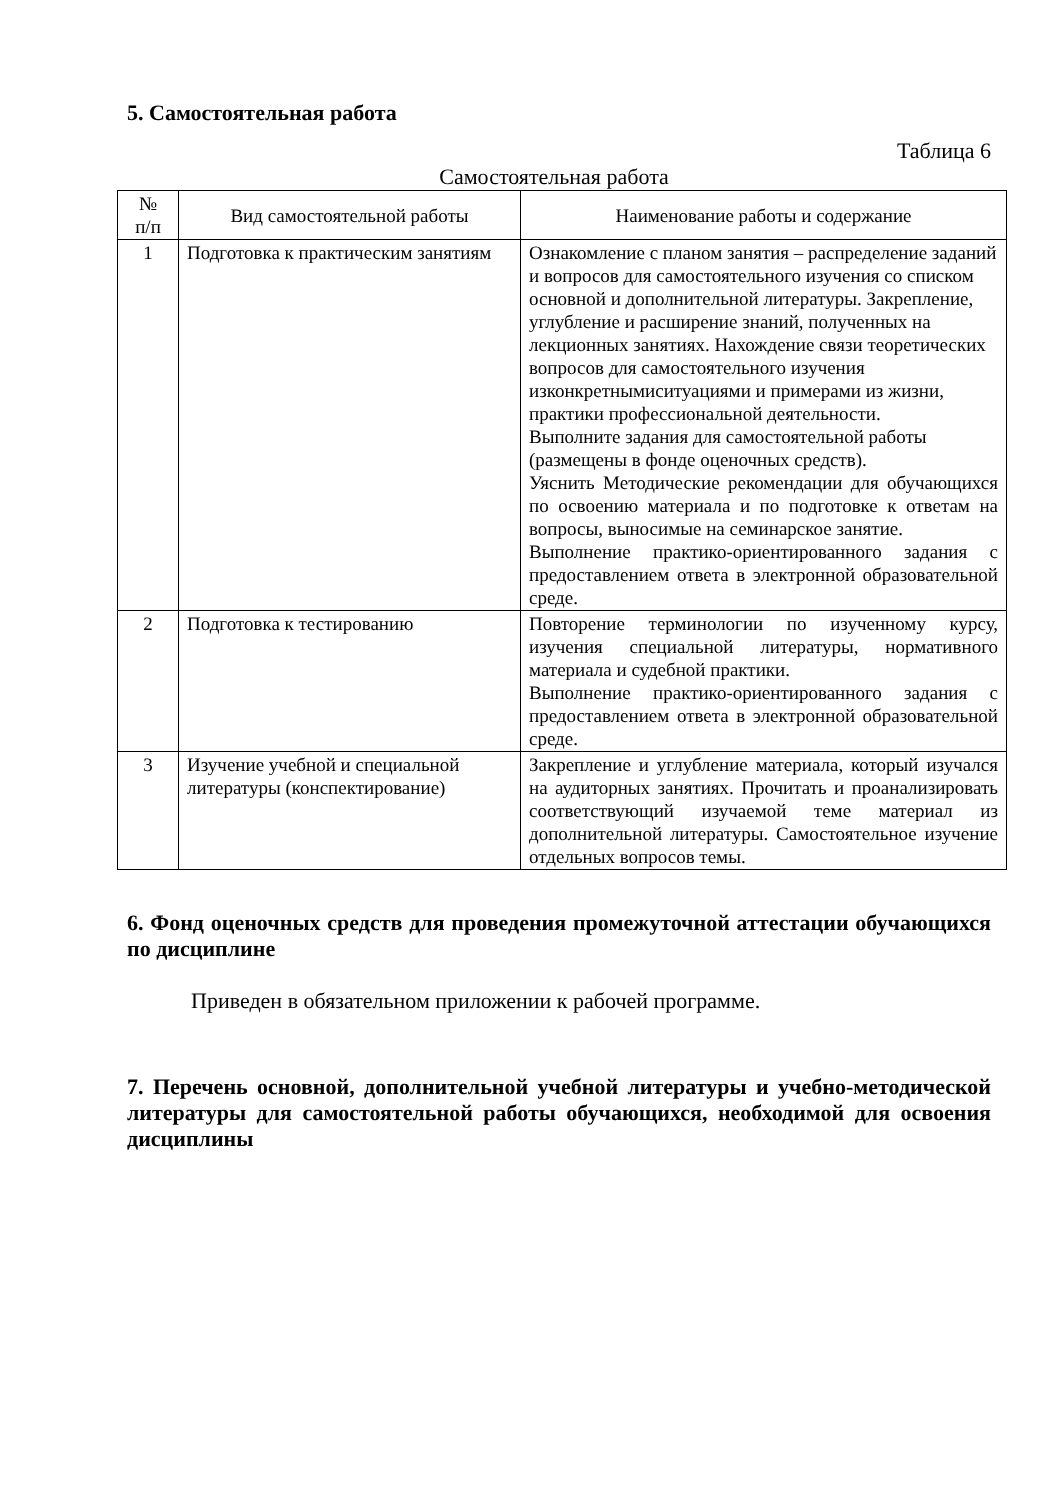5. Самостоятельная работа
Таблица 6
Самостоятельная работа
| № п/п | Вид самостоятельной работы | Наименование работы и содержание |
| --- | --- | --- |
| 1 | Подготовка к практическим занятиям | Ознакомление с планом занятия – распределение заданий и вопросов для самостоятельного изучения со списком основной и дополнительной литературы. Закрепление, углубление и расширение знаний, полученных на лекционных занятиях. Нахождение связи теоретических вопросов для самостоятельного изучения изконкретнымиситуациями и примерами из жизни, практики профессиональной деятельности. Выполните задания для самостоятельной работы (размещены в фонде оценочных средств). Уяснить Методические рекомендации для обучающихся по освоению материала и по подготовке к ответам на вопросы, выносимые на семинарское занятие. Выполнение практико-ориентированного задания с предоставлением ответа в электронной образовательной среде. |
| 2 | Подготовка к тестированию | Повторение терминологии по изученному курсу, изучения специальной литературы, нормативного материала и судебной практики. Выполнение практико-ориентированного задания с предоставлением ответа в электронной образовательной среде. |
| 3 | Изучение учебной и специальной литературы (конспектирование) | Закрепление и углубление материала, который изучался на аудиторных занятиях. Прочитать и проанализировать соответствующий изучаемой теме материал из дополнительной литературы. Самостоятельное изучение отдельных вопросов темы. |
6. Фонд оценочных средств для проведения промежуточной аттестации обучающихся по дисциплине
Приведен в обязательном приложении к рабочей программе.
7. Перечень основной, дополнительной учебной литературы и учебно-методической литературы для самостоятельной работы обучающихся, необходимой для освоения дисциплины